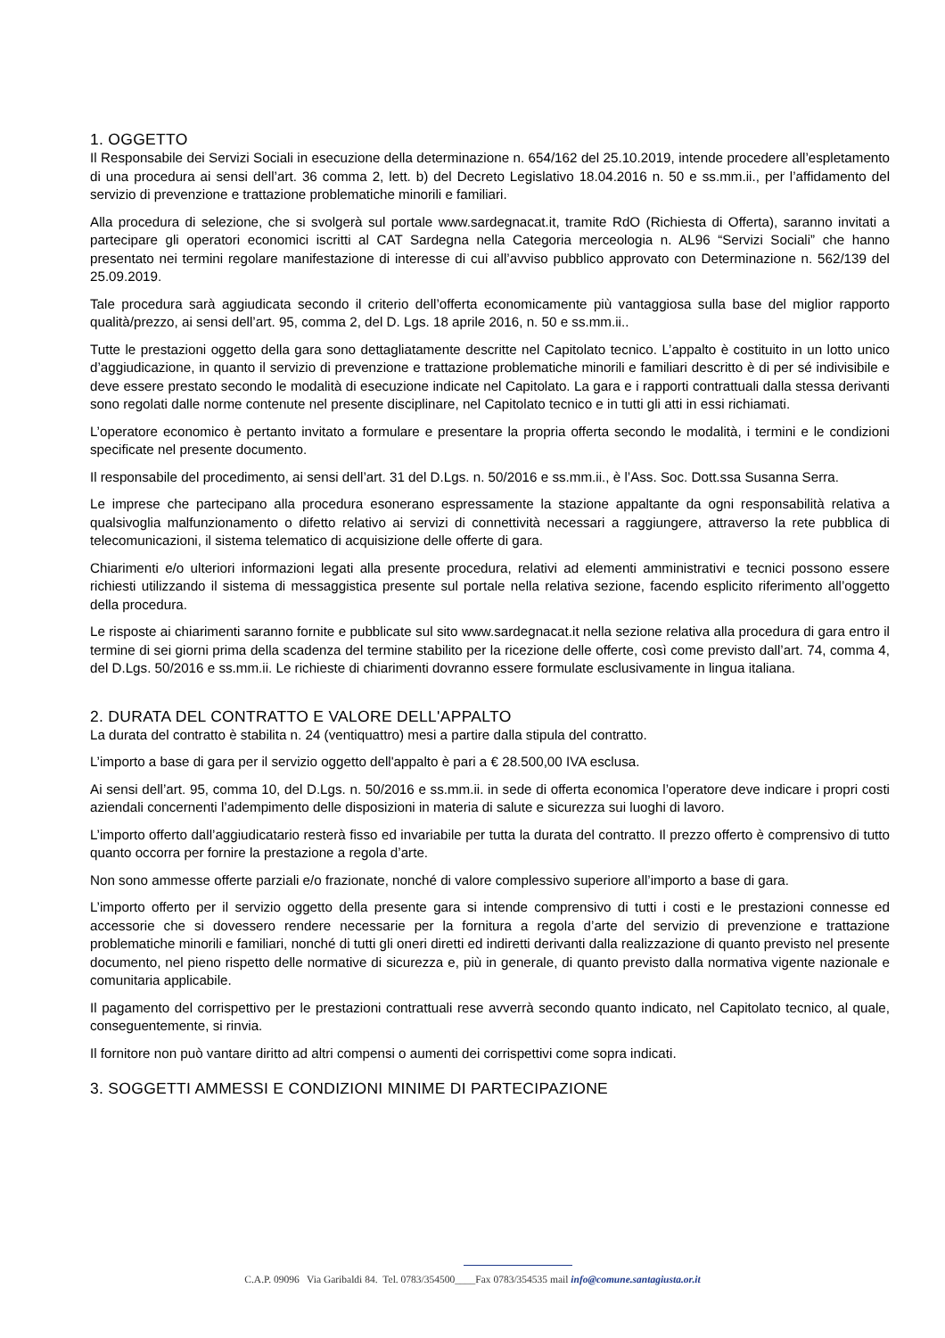1. OGGETTO
Il Responsabile dei Servizi Sociali in esecuzione della determinazione n. 654/162 del 25.10.2019, intende procedere all’espletamento di una procedura ai sensi dell’art. 36 comma 2, lett. b) del Decreto Legislativo 18.04.2016 n. 50 e ss.mm.ii., per l’affidamento del servizio di prevenzione e trattazione problematiche minorili e familiari.
Alla procedura di selezione, che si svolgerà sul portale www.sardegnacat.it, tramite RdO (Richiesta di Offerta), saranno invitati a partecipare gli operatori economici iscritti al CAT Sardegna nella Categoria merceologia n. AL96 “Servizi Sociali” che hanno presentato nei termini regolare manifestazione di interesse di cui all’avviso pubblico approvato con Determinazione n. 562/139 del 25.09.2019.
Tale procedura sarà aggiudicata secondo il criterio dell’offerta economicamente più vantaggiosa sulla base del miglior rapporto qualità/prezzo, ai sensi dell’art. 95, comma 2, del D. Lgs. 18 aprile 2016, n. 50 e ss.mm.ii..
Tutte le prestazioni oggetto della gara sono dettagliatamente descritte nel Capitolato tecnico. L’appalto è costituito in un lotto unico d’aggiudicazione, in quanto il servizio di prevenzione e trattazione problematiche minorili e familiari descritto è di per sé indivisibile e deve essere prestato secondo le modalità di esecuzione indicate nel Capitolato. La gara e i rapporti contrattuali dalla stessa derivanti sono regolati dalle norme contenute nel presente disciplinare, nel Capitolato tecnico e in tutti gli atti in essi richiamati.
L’operatore economico è pertanto invitato a formulare e presentare la propria offerta secondo le modalità, i termini e le condizioni specificate nel presente documento.
Il responsabile del procedimento, ai sensi dell’art. 31 del D.Lgs. n. 50/2016 e ss.mm.ii., è l’Ass. Soc. Dott.ssa Susanna Serra.
Le imprese che partecipano alla procedura esonerano espressamente la stazione appaltante da ogni responsabilità relativa a qualsivoglia malfunzionamento o difetto relativo ai servizi di connettività necessari a raggiungere, attraverso la rete pubblica di telecomunicazioni, il sistema telematico di acquisizione delle offerte di gara.
Chiarimenti e/o ulteriori informazioni legati alla presente procedura, relativi ad elementi amministrativi e tecnici possono essere richiesti utilizzando il sistema di messaggistica presente sul portale nella relativa sezione, facendo esplicito riferimento all’oggetto della procedura.
Le risposte ai chiarimenti saranno fornite e pubblicate sul sito www.sardegnacat.it nella sezione relativa alla procedura di gara entro il termine di sei giorni prima della scadenza del termine stabilito per la ricezione delle offerte, così come previsto dall’art. 74, comma 4, del D.Lgs. 50/2016 e ss.mm.ii. Le richieste di chiarimenti dovranno essere formulate esclusivamente in lingua italiana.
2. DURATA DEL CONTRATTO E VALORE DELL'APPALTO
La durata del contratto è stabilita n. 24 (ventiquattro) mesi a partire dalla stipula del contratto.
L’importo a base di gara per il servizio oggetto dell'appalto è pari a € 28.500,00 IVA esclusa.
Ai sensi dell’art. 95, comma 10, del D.Lgs. n. 50/2016 e ss.mm.ii. in sede di offerta economica l’operatore deve indicare i propri costi aziendali concernenti l’adempimento delle disposizioni in materia di salute e sicurezza sui luoghi di lavoro.
L’importo offerto dall’aggiudicatario resterà fisso ed invariabile per tutta la durata del contratto. Il prezzo offerto è comprensivo di tutto quanto occorra per fornire la prestazione a regola d’arte.
Non sono ammesse offerte parziali e/o frazionate, nonché di valore complessivo superiore all’importo a base di gara.
L’importo offerto per il servizio oggetto della presente gara si intende comprensivo di tutti i costi e le prestazioni connesse ed accessorie che si dovessero rendere necessarie per la fornitura a regola d’arte del servizio di prevenzione e trattazione problematiche minorili e familiari, nonché di tutti gli oneri diretti ed indiretti derivanti dalla realizzazione di quanto previsto nel presente documento, nel pieno rispetto delle normative di sicurezza e, più in generale, di quanto previsto dalla normativa vigente nazionale e comunitaria applicabile.
Il pagamento del corrispettivo per le prestazioni contrattuali rese avverrà secondo quanto indicato, nel Capitolato tecnico, al quale, conseguentemente, si rinvia.
Il fornitore non può vantare diritto ad altri compensi o aumenti dei corrispettivi come sopra indicati.
3. SOGGETTI AMMESSI E CONDIZIONI MINIME DI PARTECIPAZIONE
C.A.P. 09096 Via Garibaldi 84. Tel. 0783/354500____Fax 0783/354535 mail info@comune.santagiusta.or.it